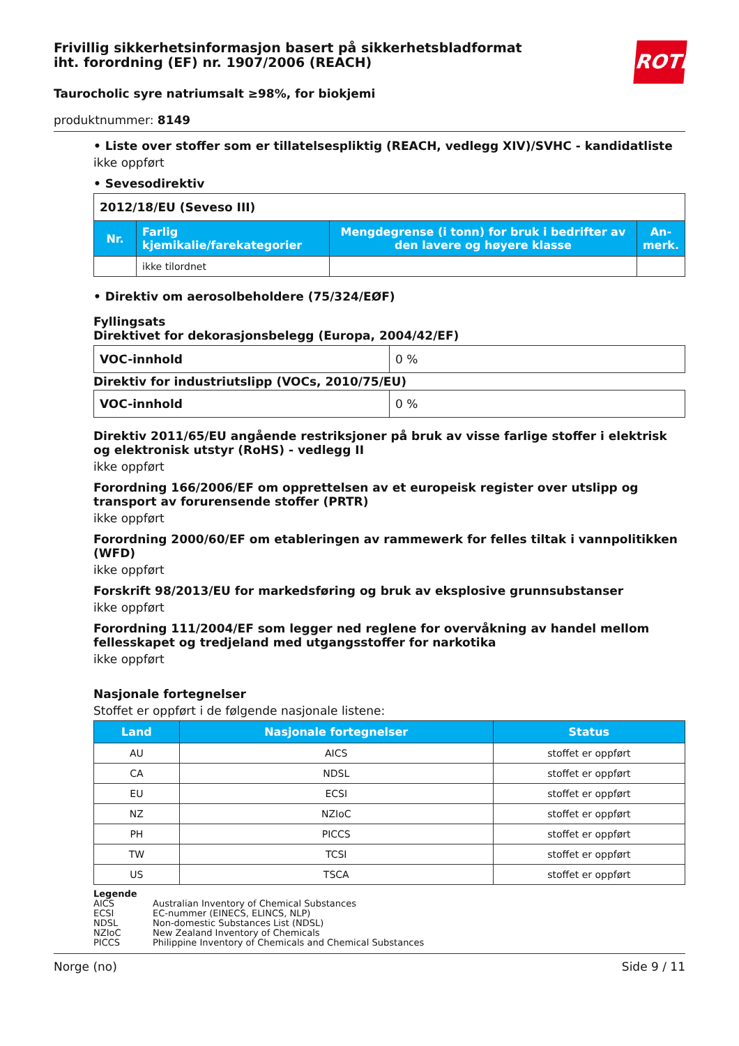Frivillig sikkerhetsinformasjon basert på sikkerhetsbladformat
iht. forordning (EF) nr. 1907/2006 (REACH)
ROTH
Taurocholic syre natriumsalt ≥98%, for biokjemi
produktnummer: 8149
• Liste over stoffer som er tillatelsespliktig (REACH, vedlegg XIV)/SVHC - kandidatliste
ikke oppført
• Sevesodirektiv
| 2012/18/EU (Seveso III) | | | |
| Nr. | Farlig kjemikalie/farekategorier | Mengdegrense (i tonn) for bruk i bedrifter av den lavere og høyere klasse | An-merk. |
| | ikke tilordnet | | |
• Direktiv om aerosolbeholdere (75/324/EØF)
Fyllingsats
Direktivet for dekorasjonsbelegg (Europa, 2004/42/EF)
| VOC-innhold | 0 % |
Direktiv for industriutslipp (VOCs, 2010/75/EU)
| VOC-innhold | 0 % |
Direktiv 2011/65/EU angående restriksjoner på bruk av visse farlige stoffer i elektrisk og elektronisk utstyr (RoHS) - vedlegg II
ikke oppført
Forordning 166/2006/EF om opprettelsen av et europeisk register over utslipp og transport av forurensende stoffer (PRTR)
ikke oppført
Forordning 2000/60/EF om etableringen av rammewerk for felles tiltak i vannpolitikken (WFD)
ikke oppført
Forskrift 98/2013/EU for markedsføring og bruk av eksplosive grunnsubstanser
ikke oppført
Forordning 111/2004/EF som legger ned reglene for overvåkning av handel mellom fellesskapet og tredjeland med utgangsstoffer for narkotika
ikke oppført
Nasjonale fortegnelser
Stoffet er oppført i de følgende nasjonale listene:
| Land | Nasjonale fortegnelser | Status |
| --- | --- | --- |
| AU | AICS | stoffet er oppført |
| CA | NDSL | stoffet er oppført |
| EU | ECSI | stoffet er oppført |
| NZ | NZIoC | stoffet er oppført |
| PH | PICCS | stoffet er oppført |
| TW | TCSI | stoffet er oppført |
| US | TSCA | stoffet er oppført |
Legende
| AICS | Australian Inventory of Chemical Substances |
| ECSI | EC-nummer (EINECS, ELINCS, NLP) |
| NDSL | Non-domestic Substances List (NDSL) |
| NZIoC | New Zealand Inventory of Chemicals |
| PICCS | Philippine Inventory of Chemicals and Chemical Substances |
Norge (no) Side 9 / 11